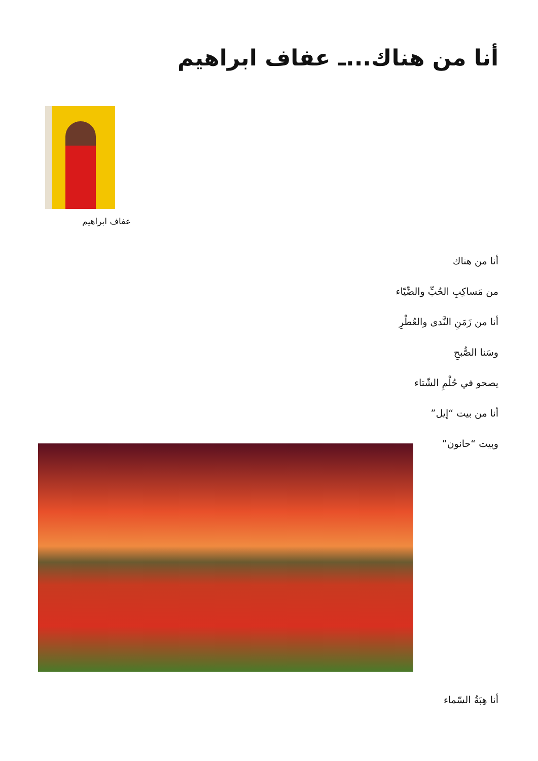أنا من هناك...ـ عفاف ابراهيم
عفاف ابراهيم
أنا من هناك
من مَساكِبِ الحُبِّ والضِّيّاء
أنا من زَمَنِ النَّدى والعُطْرِ
وسَنا الصُّبحِ
يصحو في حُلْمِ الشّتاء
أنا من بيت “إيل”
وبيت “حانون”
أنا هِبَةُ السّماء